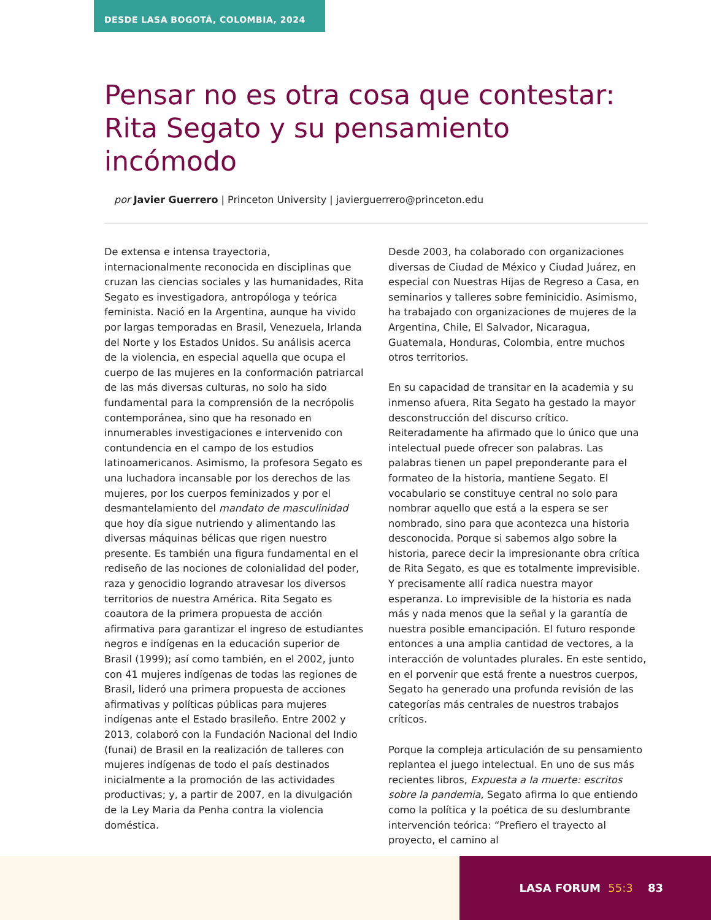DESDE LASA BOGOTÁ, COLOMBIA, 2024
Pensar no es otra cosa que contestar: Rita Segato y su pensamiento incómodo
por Javier Guerrero | Princeton University | javierguerrero@princeton.edu
De extensa e intensa trayectoria, internacionalmente reconocida en disciplinas que cruzan las ciencias sociales y las humanidades, Rita Segato es investigadora, antropóloga y teórica feminista. Nació en la Argentina, aunque ha vivido por largas temporadas en Brasil, Venezuela, Irlanda del Norte y los Estados Unidos. Su análisis acerca de la violencia, en especial aquella que ocupa el cuerpo de las mujeres en la conformación patriarcal de las más diversas culturas, no solo ha sido fundamental para la comprensión de la necrópolis contemporánea, sino que ha resonado en innumerables investigaciones e intervenido con contundencia en el campo de los estudios latinoamericanos. Asimismo, la profesora Segato es una luchadora incansable por los derechos de las mujeres, por los cuerpos feminizados y por el desmantelamiento del mandato de masculinidad que hoy día sigue nutriendo y alimentando las diversas máquinas bélicas que rigen nuestro presente. Es también una figura fundamental en el rediseño de las nociones de colonialidad del poder, raza y genocidio logrando atravesar los diversos territorios de nuestra América. Rita Segato es coautora de la primera propuesta de acción afirmativa para garantizar el ingreso de estudiantes negros e indígenas en la educación superior de Brasil (1999); así como también, en el 2002, junto con 41 mujeres indígenas de todas las regiones de Brasil, lideró una primera propuesta de acciones afirmativas y políticas públicas para mujeres indígenas ante el Estado brasileño. Entre 2002 y 2013, colaboró con la Fundación Nacional del Indio (funai) de Brasil en la realización de talleres con mujeres indígenas de todo el país destinados inicialmente a la promoción de las actividades productivas; y, a partir de 2007, en la divulgación de la Ley Maria da Penha contra la violencia doméstica.
Desde 2003, ha colaborado con organizaciones diversas de Ciudad de México y Ciudad Juárez, en especial con Nuestras Hijas de Regreso a Casa, en seminarios y talleres sobre feminicidio. Asimismo, ha trabajado con organizaciones de mujeres de la Argentina, Chile, El Salvador, Nicaragua, Guatemala, Honduras, Colombia, entre muchos otros territorios.
En su capacidad de transitar en la academia y su inmenso afuera, Rita Segato ha gestado la mayor desconstrucción del discurso crítico. Reiteradamente ha afirmado que lo único que una intelectual puede ofrecer son palabras. Las palabras tienen un papel preponderante para el formateo de la historia, mantiene Segato. El vocabulario se constituye central no solo para nombrar aquello que está a la espera se ser nombrado, sino para que acontezca una historia desconocida. Porque si sabemos algo sobre la historia, parece decir la impresionante obra crítica de Rita Segato, es que es totalmente imprevisible. Y precisamente allí radica nuestra mayor esperanza. Lo imprevisible de la historia es nada más y nada menos que la señal y la garantía de nuestra posible emancipación. El futuro responde entonces a una amplia cantidad de vectores, a la interacción de voluntades plurales. En este sentido, en el porvenir que está frente a nuestros cuerpos, Segato ha generado una profunda revisión de las categorías más centrales de nuestros trabajos críticos.
Porque la compleja articulación de su pensamiento replantea el juego intelectual. En uno de sus más recientes libros, Expuesta a la muerte: escritos sobre la pandemia, Segato afirma lo que entiendo como la política y la poética de su deslumbrante intervención teórica: “Prefiero el trayecto al proyecto, el camino al
LASA FORUM 55:3 83